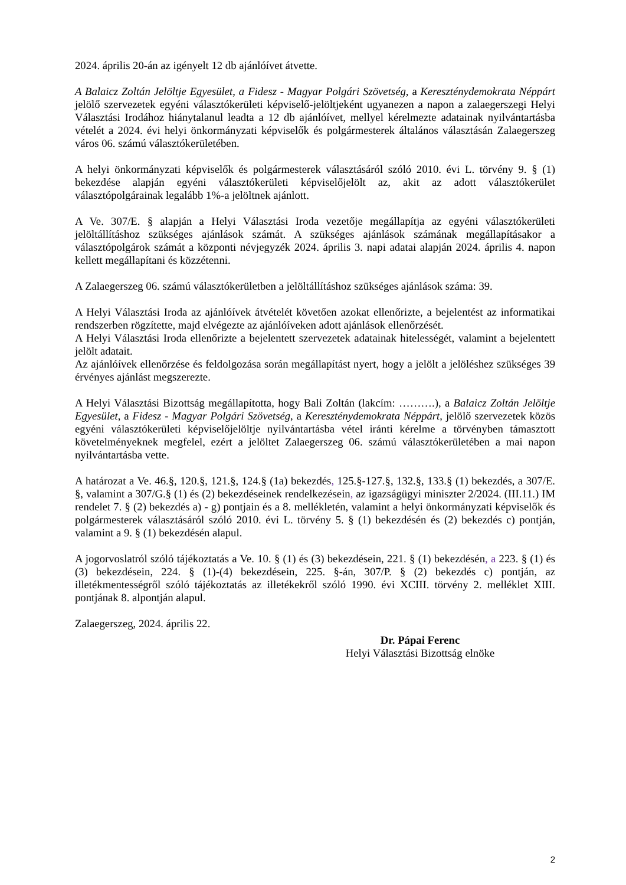2024. április 20-án az igényelt 12 db ajánlóívet átvette.
A Balaicz Zoltán Jelöltje Egyesület, a Fidesz - Magyar Polgári Szövetség, a Kereszténydemokrata Néppárt jelölő szervezetek egyéni választókerületi képviselő-jelöltjeként ugyanezen a napon a zalaegerszegi Helyi Választási Irodához hiánytalanul leadta a 12 db ajánlóívet, mellyel kérelmezte adatainak nyilvántartásba vételét a 2024. évi helyi önkormányzati képviselők és polgármesterek általános választásán Zalaegerszeg város 06. számú választókerületében.
A helyi önkormányzati képviselők és polgármesterek választásáról szóló 2010. évi L. törvény 9. § (1) bekezdése alapján egyéni választókerületi képviselőjelölt az, akit az adott választókerület választópolgárainak legalább 1%-a jelöltnek ajánlott.
A Ve. 307/E. § alapján a Helyi Választási Iroda vezetője megállapítja az egyéni választókerületi jelöltállításhoz szükséges ajánlások számát. A szükséges ajánlások számának megállapításakor a választópolgárok számát a központi névjegyzék 2024. április 3. napi adatai alapján 2024. április 4. napon kellett megállapítani és közzétenni.
A Zalaegerszeg 06. számú választókerületben a jelöltállításhoz szükséges ajánlások száma: 39.
A Helyi Választási Iroda az ajánlóívek átvételét követően azokat ellenőrizte, a bejelentést az informatikai rendszerben rögzítette, majd elvégezte az ajánlóíveken adott ajánlások ellenőrzését.
A Helyi Választási Iroda ellenőrizte a bejelentett szervezetek adatainak hitelességét, valamint a bejelentett jelölt adatait.
Az ajánlóívek ellenőrzése és feldolgozása során megállapítást nyert, hogy a jelölt a jelöléshez szükséges 39 érvényes ajánlást megszerezte.
A Helyi Választási Bizottság megállapította, hogy Bali Zoltán (lakcím: ……….), a Balaicz Zoltán Jelöltje Egyesület, a Fidesz - Magyar Polgári Szövetség, a Kereszténydemokrata Néppárt, jelölő szervezetek közös egyéni választókerületi képviselőjelöltje nyilvántartásba vétel iránti kérelme a törvényben támasztott követelményeknek megfelel, ezért a jelöltet Zalaegerszeg 06. számú választókerületében a mai napon nyilvántartásba vette.
A határozat a Ve. 46.§, 120.§, 121.§, 124.§ (1a) bekezdés, 125.§-127.§, 132.§, 133.§ (1) bekezdés, a 307/E. §, valamint a 307/G.§ (1) és (2) bekezdéseinek rendelkezésein, az igazságügyi miniszter 2/2024. (III.11.) IM rendelet 7. § (2) bekezdés a) - g) pontjain és a 8. mellékletén, valamint a helyi önkormányzati képviselők és polgármesterek választásáról szóló 2010. évi L. törvény 5. § (1) bekezdésén és (2) bekezdés c) pontján, valamint a 9. § (1) bekezdésén alapul.
A jogorvoslatról szóló tájékoztatás a Ve. 10. § (1) és (3) bekezdésein, 221. § (1) bekezdésén, a 223. § (1) és (3) bekezdésein, 224. § (1)-(4) bekezdésein, 225. §-án, 307/P. § (2) bekezdés c) pontján, az illetékmentességről szóló tájékoztatás az illetékekről szóló 1990. évi XCIII. törvény 2. melléklet XIII. pontjának 8. alpontján alapul.
Zalaegerszeg, 2024. április 22.
Dr. Pápai Ferenc
Helyi Választási Bizottság elnöke
2